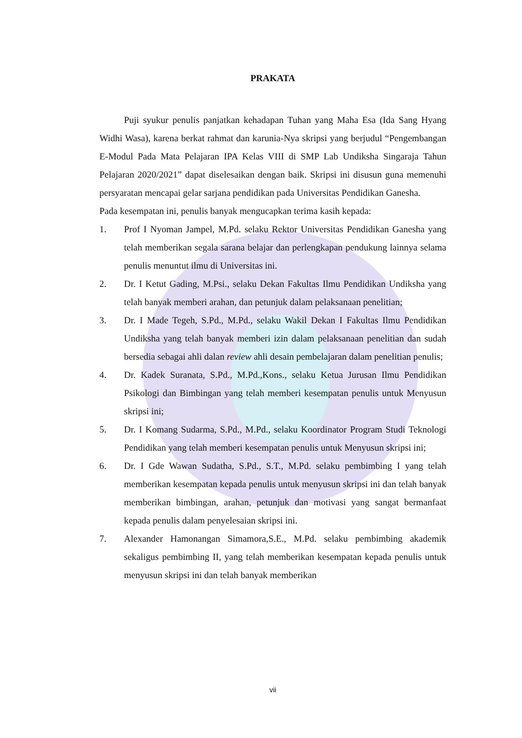PRAKATA
Puji syukur penulis panjatkan kehadapan Tuhan yang Maha Esa (Ida Sang Hyang Widhi Wasa), karena berkat rahmat dan karunia-Nya skripsi yang berjudul “Pengembangan E-Modul Pada Mata Pelajaran IPA Kelas VIII di SMP Lab Undiksha Singaraja Tahun Pelajaran 2020/2021” dapat diselesaikan dengan baik. Skripsi ini disusun guna memenuhi persyaratan mencapai gelar sarjana pendidikan pada Universitas Pendidikan Ganesha.
Pada kesempatan ini, penulis banyak mengucapkan terima kasih kepada:
1. Prof I Nyoman Jampel, M.Pd. selaku Rektor Universitas Pendidikan Ganesha yang telah memberikan segala sarana belajar dan perlengkapan pendukung lainnya selama penulis menuntut ilmu di Universitas ini.
2. Dr. I Ketut Gading, M.Psi., selaku Dekan Fakultas Ilmu Pendidikan Undiksha yang telah banyak memberi arahan, dan petunjuk dalam pelaksanaan penelitian;
3. Dr. I Made Tegeh, S.Pd., M.Pd., selaku Wakil Dekan I Fakultas Ilmu Pendidikan Undiksha yang telah banyak memberi izin dalam pelaksanaan penelitian dan sudah bersedia sebagai ahli dalan review ahli desain pembelajaran dalam penelitian penulis;
4. Dr. Kadek Suranata, S.Pd., M.Pd.,Kons., selaku Ketua Jurusan Ilmu Pendidikan Psikologi dan Bimbingan yang telah memberi kesempatan penulis untuk Menyusun skripsi ini;
5. Dr. I Komang Sudarma, S.Pd., M.Pd., selaku Koordinator Program Studi Teknologi Pendidikan yang telah memberi kesempatan penulis untuk Menyusun skripsi ini;
6. Dr. I Gde Wawan Sudatha, S.Pd., S.T., M.Pd. selaku pembimbing I yang telah memberikan kesempatan kepada penulis untuk menyusun skripsi ini dan telah banyak memberikan bimbingan, arahan, petunjuk dan motivasi yang sangat bermanfaat kepada penulis dalam penyelesaian skripsi ini.
7. Alexander Hamonangan Simamora,S.E., M.Pd. selaku pembimbing akademik sekaligus pembimbing II, yang telah memberikan kesempatan kepada penulis untuk menyusun skripsi ini dan telah banyak memberikan
vii